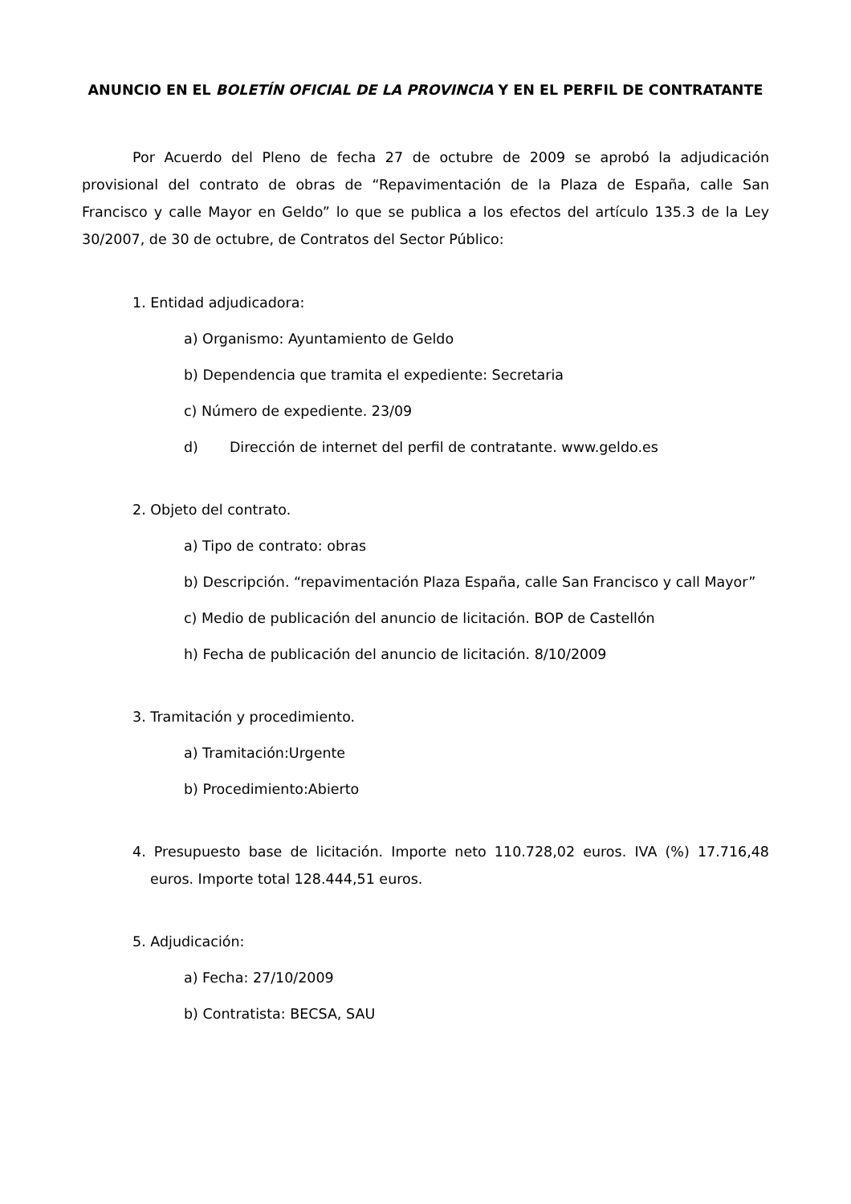ANUNCIO EN EL BOLETÍN OFICIAL DE LA PROVINCIA Y EN EL PERFIL DE CONTRATANTE
Por Acuerdo del Pleno de fecha 27 de octubre de 2009 se aprobó la adjudicación provisional del contrato de obras de “Repavimentación de la Plaza de España, calle San Francisco y calle Mayor en Geldo” lo que se publica a los efectos del artículo 135.3 de la Ley 30/2007, de 30 de octubre, de Contratos del Sector Público:
1. Entidad adjudicadora:
a) Organismo: Ayuntamiento de Geldo
b) Dependencia que tramita el expediente: Secretaria
c) Número de expediente. 23/09
d) Dirección de internet del perfil de contratante. www.geldo.es
2. Objeto del contrato.
a) Tipo de contrato: obras
b) Descripción. “repavimentación Plaza España, calle San Francisco y call Mayor”
c) Medio de publicación del anuncio de licitación. BOP de Castellón
h) Fecha de publicación del anuncio de licitación. 8/10/2009
3. Tramitación y procedimiento.
a) Tramitación:Urgente
b) Procedimiento:Abierto
4. Presupuesto base de licitación. Importe neto 110.728,02 euros. IVA (%) 17.716,48 euros. Importe total 128.444,51 euros.
5. Adjudicación:
a) Fecha: 27/10/2009
b) Contratista: BECSA, SAU